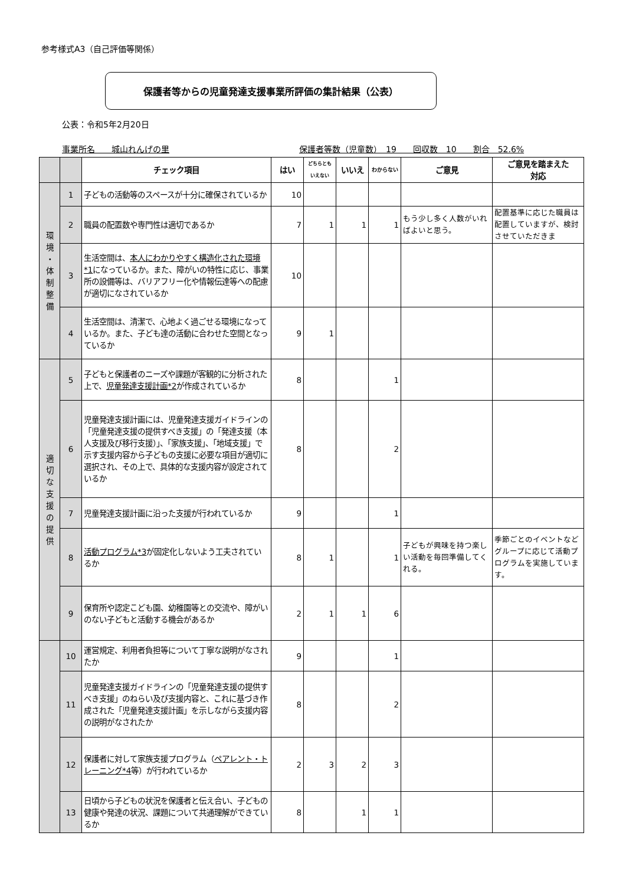参考様式A3（自己評価等関係）
保護者等からの児童発達支援事業所評価の集計結果（公表）
公表：令和5年2月20日
事業所名　　城山れんげの里 保護者等数（児童数）　19　　回収数　10　　割合　52.6%
| | | チェック項目 | はい | どちらとも いえない | いいえ | わからない | ご意見 | ご意見を踏まえた 対応 |
| --- | --- | --- | --- | --- | --- | --- | --- | --- |
| 環 境 ・ 体 制 整 備 | 1 | 子どもの活動等のスペースが十分に確保されているか | 10 | | | | | |
| | 2 | 職員の配置数や専門性は適切であるか | 7 | 1 | 1 | 1 | もう少し多く人数がいればよいと思う。 | 配置基準に応じた職員は配置していますが、検討させていただきま |
| | 3 | 生活空間は、 本人にわかりやすく構造化された環境*1 になっているか。また、障がいの特性に応じ、事業所の設備等は、バリアフリー化や情報伝達等への配慮が適切になされているか | 10 | | | | | |
| | 4 | 生活空間は、清潔で、心地よく過ごせる環境になっているか。また、子ども達の活動に合わせた空間となっているか | 9 | 1 | | | | |
| 適 切 な 支 援 の 提 供 | 5 | 子どもと保護者のニーズや課題が客観的に分析された上で、 児童発達支援計画*2 が作成されているか | 8 | | | 1 | | |
| | 6 | 児童発達支援計画には、児童発達支援ガイドラインの「児童発達支援の提供すべき支援」の「発達支援（本人支援及び移行支援）」、「家族支援」、「地域支援」で示す支援内容から子どもの支援に必要な項目が適切に選択され、その上で、具体的な支援内容が設定されているか | 8 | | | 2 | | |
| | 7 | 児童発達支援計画に沿った支援が行われているか | 9 | | | 1 | | |
| | 8 | 活動プログラム*3 が固定化しないよう工夫されているか | 8 | 1 | | 1 | 子どもが興味を持つ楽しい活動を毎回準備してくれる。 | 季節ごとのイベントなどグループに応じて活動プログラムを実施しています。 |
| | 9 | 保育所や認定こども園、幼稚園等との交流や、障がいのない子どもと活動する機会があるか | 2 | 1 | 1 | 6 | | |
| | 10 | 運営規定、利用者負担等について丁寧な説明がなされたか | 9 | | | 1 | | |
| | 11 | 児童発達支援ガイドラインの「児童発達支援の提供すべき支援」のねらい及び支援内容と、これに基づき作成された「児童発達支援計画」を示しながら支援内容の説明がなされたか | 8 | | | 2 | | |
| | 12 | 保護者に対して家族支援プログラム（ ペアレント・トレーニング*4 等）が行われているか | 2 | 3 | 2 | 3 | | |
| | 13 | 日頃から子どもの状況を保護者と伝え合い、子どもの健康や発達の状況、課題について共通理解ができているか | 8 | | 1 | 1 | | |